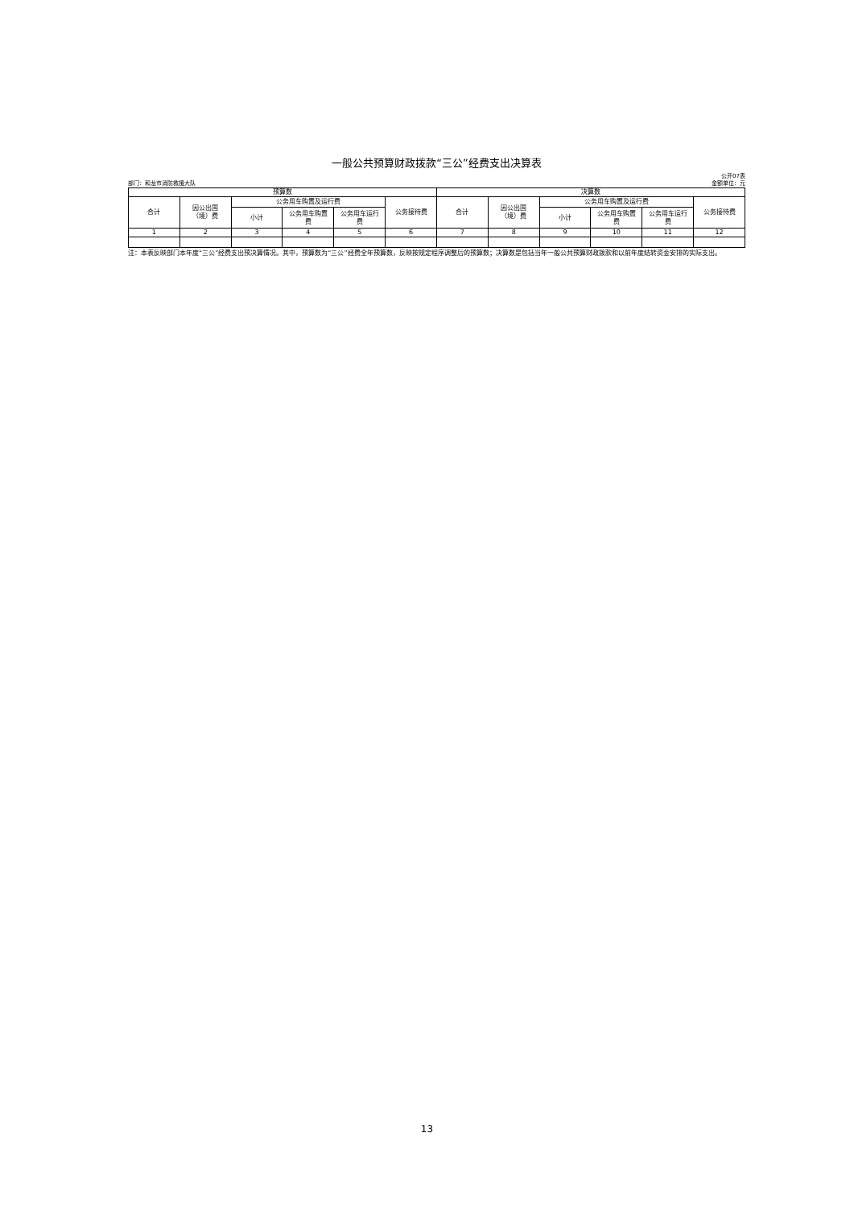一般公共预算财政拨款“三公”经费支出决算表
部门：和龙市消防救援大队 公开07表
金额单位：元
| 预算数 | | | | | | 决算数 | | | | | |
| --- | --- | --- | --- | --- | --- | --- | --- | --- | --- | --- | --- |
| 合计 | 因公出国 （境）费 | 公务用车购置及运行费 | | | 公务接待费 | 合计 | 因公出国 （境）费 | 公务用车购置及运行费 | | | 公务接待费 |
| | | 小计 | 公务用车购置 费 | 公务用车运行 费 | | | | 小计 | 公务用车购置 费 | 公务用车运行 费 | |
| 1 | 2 | 3 | 4 | 5 | 6 | 7 | 8 | 9 | 10 | 11 | 12 |
注：本表反映部门本年度“三公”经费支出预决算情况。其中，预算数为“三公”经费全年预算数，反映按规定程序调整后的预算数；决算数是包括当年一般公共预算财政拨款和以前年度结转资金安排的实际支出。
13